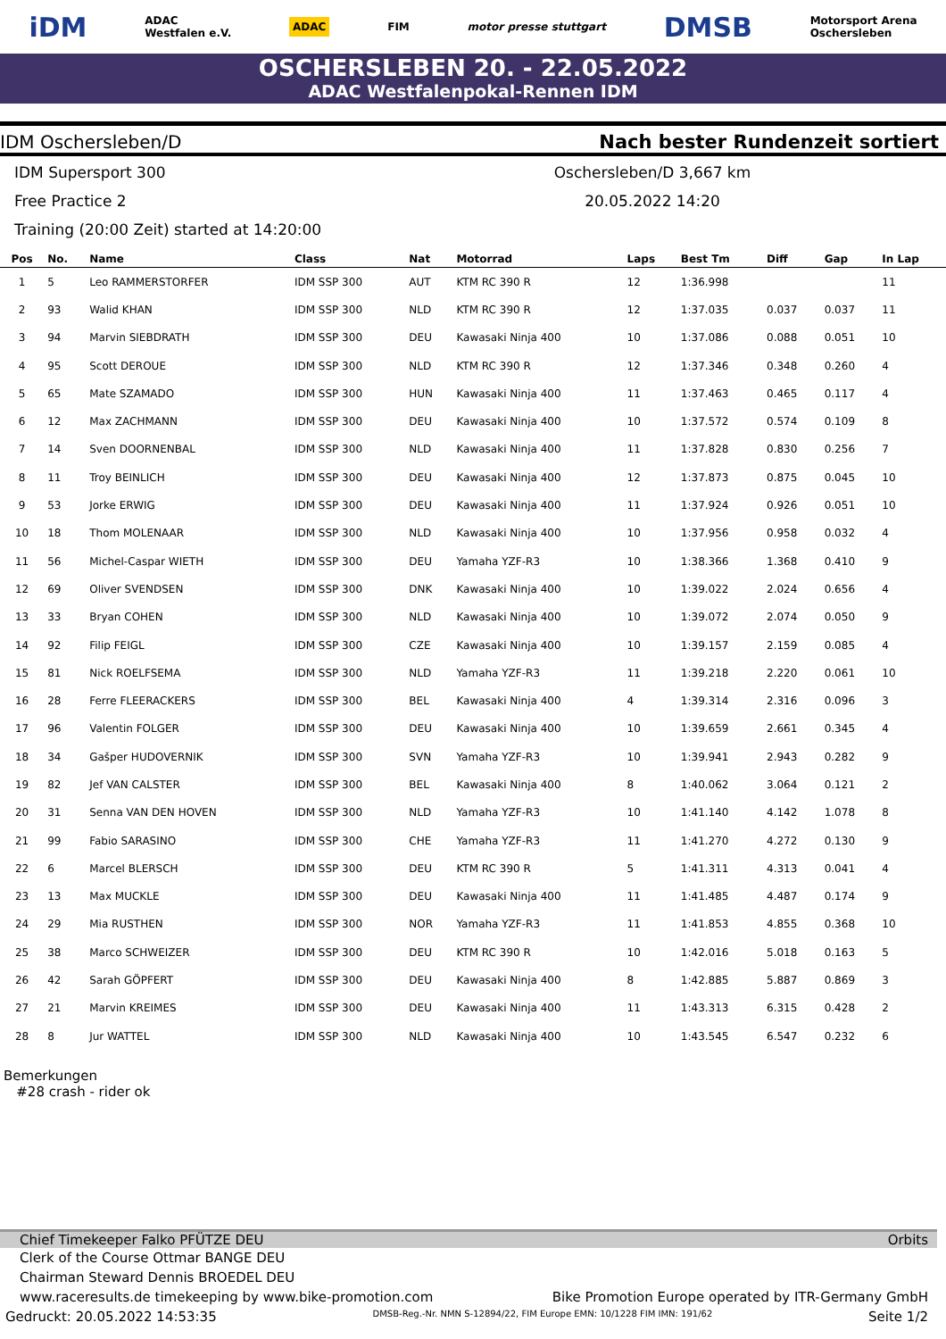iDM ADAC
Westfalen e.V. ADAC FIM motor presse stuttgart DMSB Motorsport Arena
Oschersleben
OSCHERSLEBEN 20. - 22.05.2022
ADAC Westfalenpokal-Rennen IDM
IDM Oschersleben/D Nach bester Rundenzeit sortiert
IDM Supersport 300
Oschersleben/D 3,667 km
Free Practice 2
20.05.2022 14:20
Training (20:00 Zeit) started at 14:20:00
| Pos | No. | Name | Class | Nat | Motorrad | Laps | Best Tm | Diff | Gap | In Lap |
| --- | --- | --- | --- | --- | --- | --- | --- | --- | --- | --- |
| 1 | 5 | Leo RAMMERSTORFER | IDM SSP 300 | AUT | KTM RC 390 R | 12 | 1:36.998 | | | 11 |
| 2 | 93 | Walid KHAN | IDM SSP 300 | NLD | KTM RC 390 R | 12 | 1:37.035 | 0.037 | 0.037 | 11 |
| 3 | 94 | Marvin SIEBDRATH | IDM SSP 300 | DEU | Kawasaki Ninja 400 | 10 | 1:37.086 | 0.088 | 0.051 | 10 |
| 4 | 95 | Scott DEROUE | IDM SSP 300 | NLD | KTM RC 390 R | 12 | 1:37.346 | 0.348 | 0.260 | 4 |
| 5 | 65 | Mate SZAMADO | IDM SSP 300 | HUN | Kawasaki Ninja 400 | 11 | 1:37.463 | 0.465 | 0.117 | 4 |
| 6 | 12 | Max ZACHMANN | IDM SSP 300 | DEU | Kawasaki Ninja 400 | 10 | 1:37.572 | 0.574 | 0.109 | 8 |
| 7 | 14 | Sven DOORNENBAL | IDM SSP 300 | NLD | Kawasaki Ninja 400 | 11 | 1:37.828 | 0.830 | 0.256 | 7 |
| 8 | 11 | Troy BEINLICH | IDM SSP 300 | DEU | Kawasaki Ninja 400 | 12 | 1:37.873 | 0.875 | 0.045 | 10 |
| 9 | 53 | Jorke ERWIG | IDM SSP 300 | DEU | Kawasaki Ninja 400 | 11 | 1:37.924 | 0.926 | 0.051 | 10 |
| 10 | 18 | Thom MOLENAAR | IDM SSP 300 | NLD | Kawasaki Ninja 400 | 10 | 1:37.956 | 0.958 | 0.032 | 4 |
| 11 | 56 | Michel-Caspar WIETH | IDM SSP 300 | DEU | Yamaha YZF-R3 | 10 | 1:38.366 | 1.368 | 0.410 | 9 |
| 12 | 69 | Oliver SVENDSEN | IDM SSP 300 | DNK | Kawasaki Ninja 400 | 10 | 1:39.022 | 2.024 | 0.656 | 4 |
| 13 | 33 | Bryan COHEN | IDM SSP 300 | NLD | Kawasaki Ninja 400 | 10 | 1:39.072 | 2.074 | 0.050 | 9 |
| 14 | 92 | Filip FEIGL | IDM SSP 300 | CZE | Kawasaki Ninja 400 | 10 | 1:39.157 | 2.159 | 0.085 | 4 |
| 15 | 81 | Nick ROELFSEMA | IDM SSP 300 | NLD | Yamaha YZF-R3 | 11 | 1:39.218 | 2.220 | 0.061 | 10 |
| 16 | 28 | Ferre FLEERACKERS | IDM SSP 300 | BEL | Kawasaki Ninja 400 | 4 | 1:39.314 | 2.316 | 0.096 | 3 |
| 17 | 96 | Valentin FOLGER | IDM SSP 300 | DEU | Kawasaki Ninja 400 | 10 | 1:39.659 | 2.661 | 0.345 | 4 |
| 18 | 34 | Gašper HUDOVERNIK | IDM SSP 300 | SVN | Yamaha YZF-R3 | 10 | 1:39.941 | 2.943 | 0.282 | 9 |
| 19 | 82 | Jef VAN CALSTER | IDM SSP 300 | BEL | Kawasaki Ninja 400 | 8 | 1:40.062 | 3.064 | 0.121 | 2 |
| 20 | 31 | Senna VAN DEN HOVEN | IDM SSP 300 | NLD | Yamaha YZF-R3 | 10 | 1:41.140 | 4.142 | 1.078 | 8 |
| 21 | 99 | Fabio SARASINO | IDM SSP 300 | CHE | Yamaha YZF-R3 | 11 | 1:41.270 | 4.272 | 0.130 | 9 |
| 22 | 6 | Marcel BLERSCH | IDM SSP 300 | DEU | KTM RC 390 R | 5 | 1:41.311 | 4.313 | 0.041 | 4 |
| 23 | 13 | Max MUCKLE | IDM SSP 300 | DEU | Kawasaki Ninja 400 | 11 | 1:41.485 | 4.487 | 0.174 | 9 |
| 24 | 29 | Mia RUSTHEN | IDM SSP 300 | NOR | Yamaha YZF-R3 | 11 | 1:41.853 | 4.855 | 0.368 | 10 |
| 25 | 38 | Marco SCHWEIZER | IDM SSP 300 | DEU | KTM RC 390 R | 10 | 1:42.016 | 5.018 | 0.163 | 5 |
| 26 | 42 | Sarah GÖPFERT | IDM SSP 300 | DEU | Kawasaki Ninja 400 | 8 | 1:42.885 | 5.887 | 0.869 | 3 |
| 27 | 21 | Marvin KREIMES | IDM SSP 300 | DEU | Kawasaki Ninja 400 | 11 | 1:43.313 | 6.315 | 0.428 | 2 |
| 28 | 8 | Jur WATTEL | IDM SSP 300 | NLD | Kawasaki Ninja 400 | 10 | 1:43.545 | 6.547 | 0.232 | 6 |
Bemerkungen
#28 crash - rider ok
Chief Timekeeper Falko PFÜTZE DEU Orbits
Clerk of the Course Ottmar BANGE DEU
Chairman Steward Dennis BROEDEL DEU
www.raceresults.de timekeeping by www.bike-promotion.com Bike Promotion Europe operated by ITR-Germany GmbH
Gedruckt: 20.05.2022 14:53:35 DMSB-Reg.-Nr. NMN S-12894/22, FIM Europe EMN: 10/1228 FIM IMN: 191/62 Seite 1/2